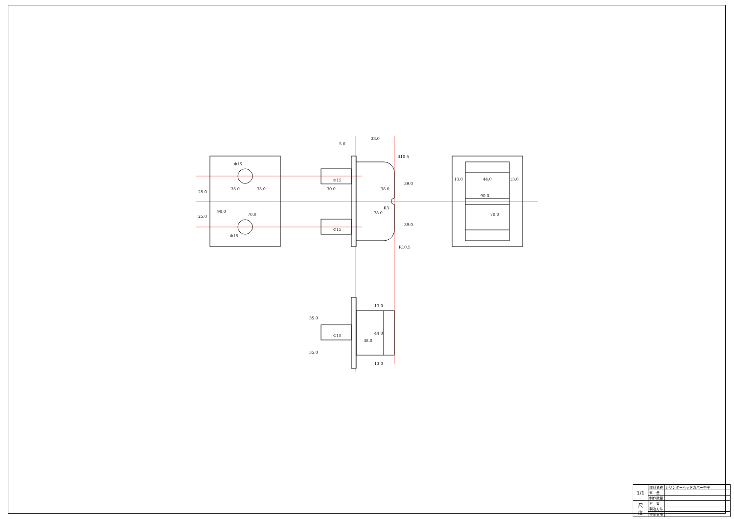35.0
35.0
70.0
30.0
38.0
38.0
5.0
13.0
44.0
13.0
70.0
38.0
Φ15
Φ15
25.0
25.0
90.0
Φ15
Φ15
78.0
39.0
39.0
90.0
R10.5
R10.5
R3
35.0
35.0
Φ15
13.0
44.0
13.0
| 1/1 | 部品名称 | シリンダーヘッドカバー中子 |
| | 質 量 | |
| | 制作数量 | |
| 尺 度 | 材 質 | |
| | 製造方法 | |
| | 特記事項 | |